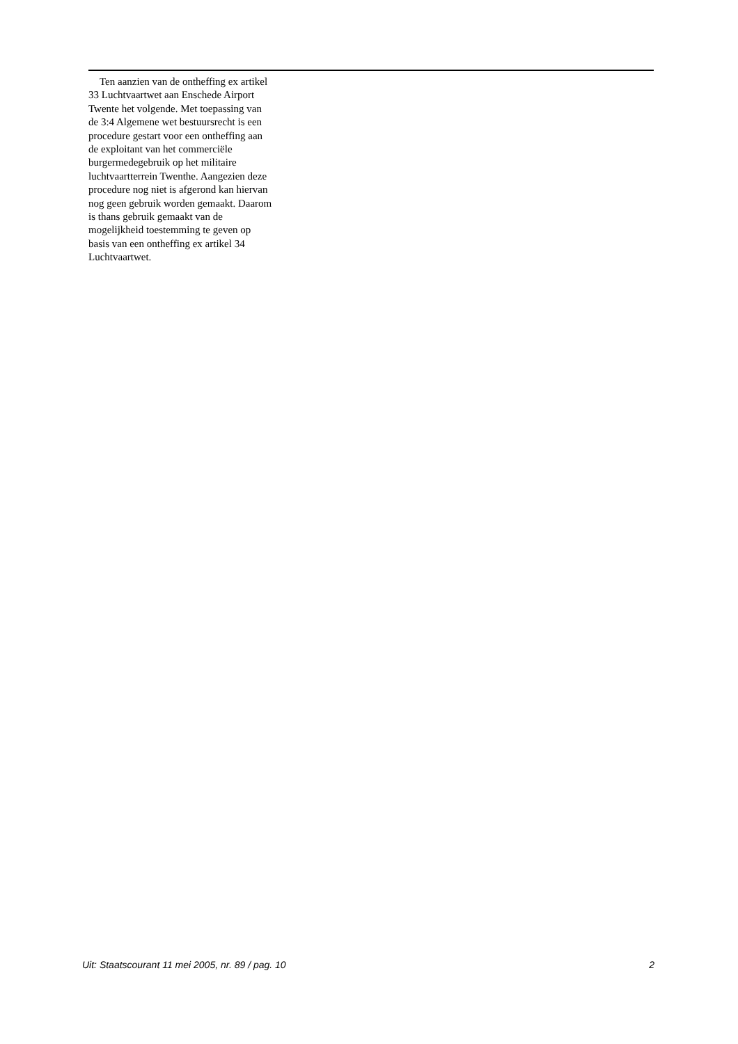Ten aanzien van de ontheffing ex artikel 33 Luchtvaartwet aan Enschede Airport Twente het volgende. Met toepassing van de 3:4 Algemene wet bestuursrecht is een procedure gestart voor een ontheffing aan de exploitant van het commerciële burgermedegebruik op het militaire luchtvaartterrein Twenthe. Aangezien deze procedure nog niet is afgerond kan hiervan nog geen gebruik worden gemaakt. Daarom is thans gebruik gemaakt van de mogelijkheid toestemming te geven op basis van een ontheffing ex artikel 34 Luchtvaartwet.
Uit: Staatscourant 11 mei 2005, nr. 89 / pag. 10 2